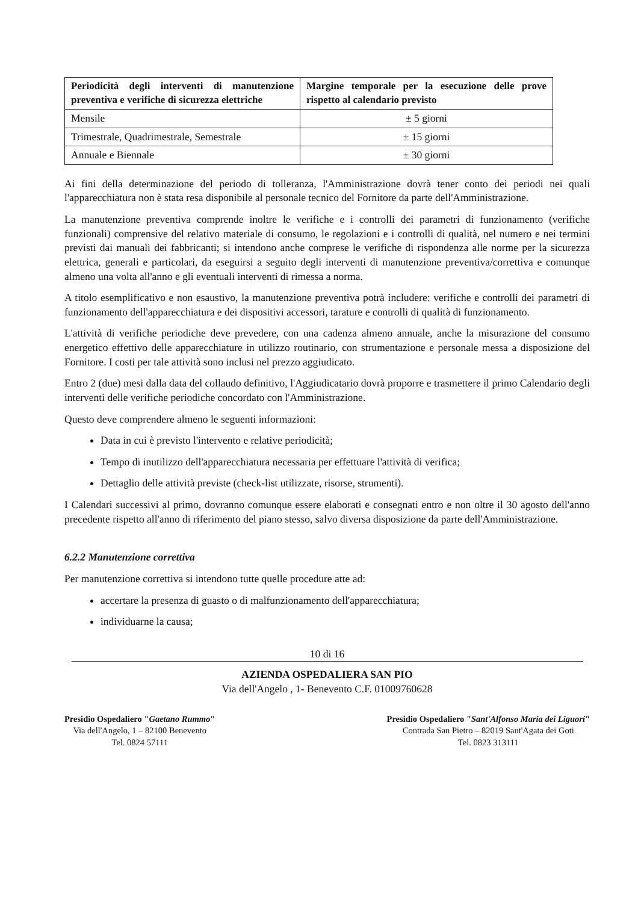| Periodicità degli interventi di manutenzione preventiva e verifiche di sicurezza elettriche | Margine temporale per la esecuzione delle prove rispetto al calendario previsto |
| --- | --- |
| Mensile | ± 5 giorni |
| Trimestrale, Quadrimestrale, Semestrale | ± 15 giorni |
| Annuale e Biennale | ± 30 giorni |
Ai fini della determinazione del periodo di tolleranza, l'Amministrazione dovrà tener conto dei periodi nei quali l'apparecchiatura non è stata resa disponibile al personale tecnico del Fornitore da parte dell'Amministrazione.
La manutenzione preventiva comprende inoltre le verifiche e i controlli dei parametri di funzionamento (verifiche funzionali) comprensive del relativo materiale di consumo, le regolazioni e i controlli di qualità, nel numero e nei termini previsti dai manuali dei fabbricanti; si intendono anche comprese le verifiche di rispondenza alle norme per la sicurezza elettrica, generali e particolari, da eseguirsi a seguito degli interventi di manutenzione preventiva/correttiva e comunque almeno una volta all'anno e gli eventuali interventi di rimessa a norma.
A titolo esemplificativo e non esaustivo, la manutenzione preventiva potrà includere: verifiche e controlli dei parametri di funzionamento dell'apparecchiatura e dei dispositivi accessori, tarature e controlli di qualità di funzionamento.
L'attività di verifiche periodiche deve prevedere, con una cadenza almeno annuale, anche la misurazione del consumo energetico effettivo delle apparecchiature in utilizzo routinario, con strumentazione e personale messa a disposizione del Fornitore. I costi per tale attività sono inclusi nel prezzo aggiudicato.
Entro 2 (due) mesi dalla data del collaudo definitivo, l'Aggiudicatario dovrà proporre e trasmettere il primo Calendario degli interventi delle verifiche periodiche concordato con l'Amministrazione.
Questo deve comprendere almeno le seguenti informazioni:
Data in cui è previsto l'intervento e relative periodicità;
Tempo di inutilizzo dell'apparecchiatura necessaria per effettuare l'attività di verifica;
Dettaglio delle attività previste (check-list utilizzate, risorse, strumenti).
I Calendari successivi al primo, dovranno comunque essere elaborati e consegnati entro e non oltre il 30 agosto dell'anno precedente rispetto all'anno di riferimento del piano stesso, salvo diversa disposizione da parte dell'Amministrazione.
6.2.2 Manutenzione correttiva
Per manutenzione correttiva si intendono tutte quelle procedure atte ad:
accertare la presenza di guasto o di malfunzionamento dell'apparecchiatura;
individuarne la causa;
10 di 16
AZIENDA OSPEDALIERA SAN PIO
Via dell'Angelo , 1- Benevento C.F. 01009760628
Presidio Ospedaliero "Gaetano Rummo"
Via dell'Angelo, 1 – 82100 Benevento
Tel. 0824 57111
Presidio Ospedaliero "Sant'Alfonso Maria dei Liguori"
Contrada San Pietro – 82019 Sant'Agata dei Goti
Tel. 0823 313111